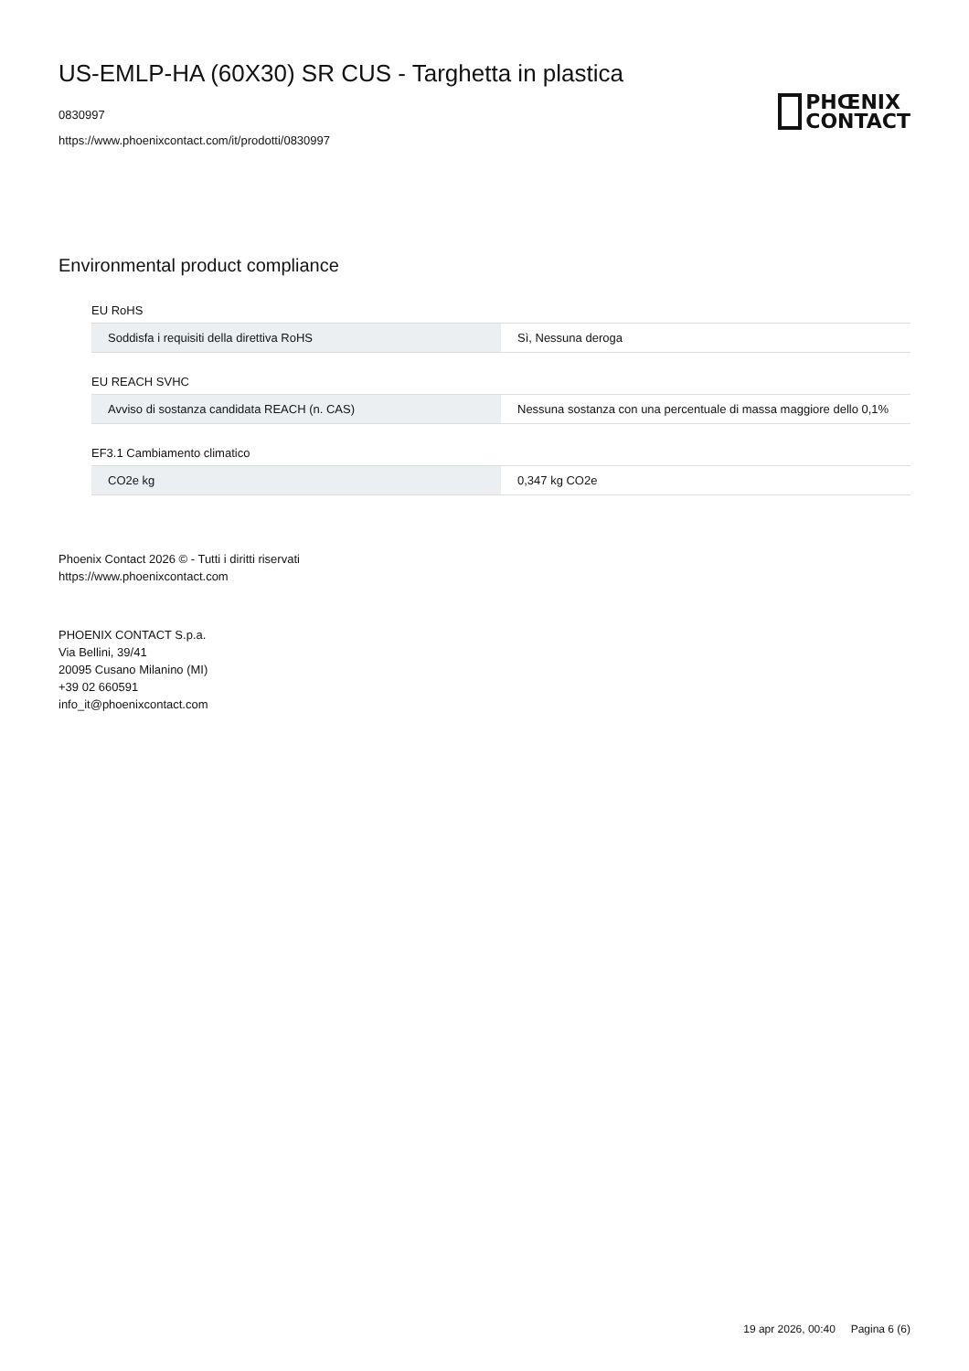US-EMLP-HA (60X30) SR CUS - Targhetta in plastica
0830997
https://www.phoenixcontact.com/it/prodotti/0830997
PHŒNIX
CONTACT
Environmental product compliance
EU RoHS
| Soddisfa i requisiti della direttiva RoHS | Sì, Nessuna deroga |
EU REACH SVHC
| Avviso di sostanza candidata REACH (n. CAS) | Nessuna sostanza con una percentuale di massa maggiore dello 0,1% |
EF3.1 Cambiamento climatico
| CO2e kg | 0,347 kg CO2e |
Phoenix Contact 2026 © - Tutti i diritti riservati
https://www.phoenixcontact.com
PHOENIX CONTACT S.p.a.
Via Bellini, 39/41
20095 Cusano Milanino (MI)
+39 02 660591
info_it@phoenixcontact.com
19 apr 2026, 00:40 Pagina 6 (6)